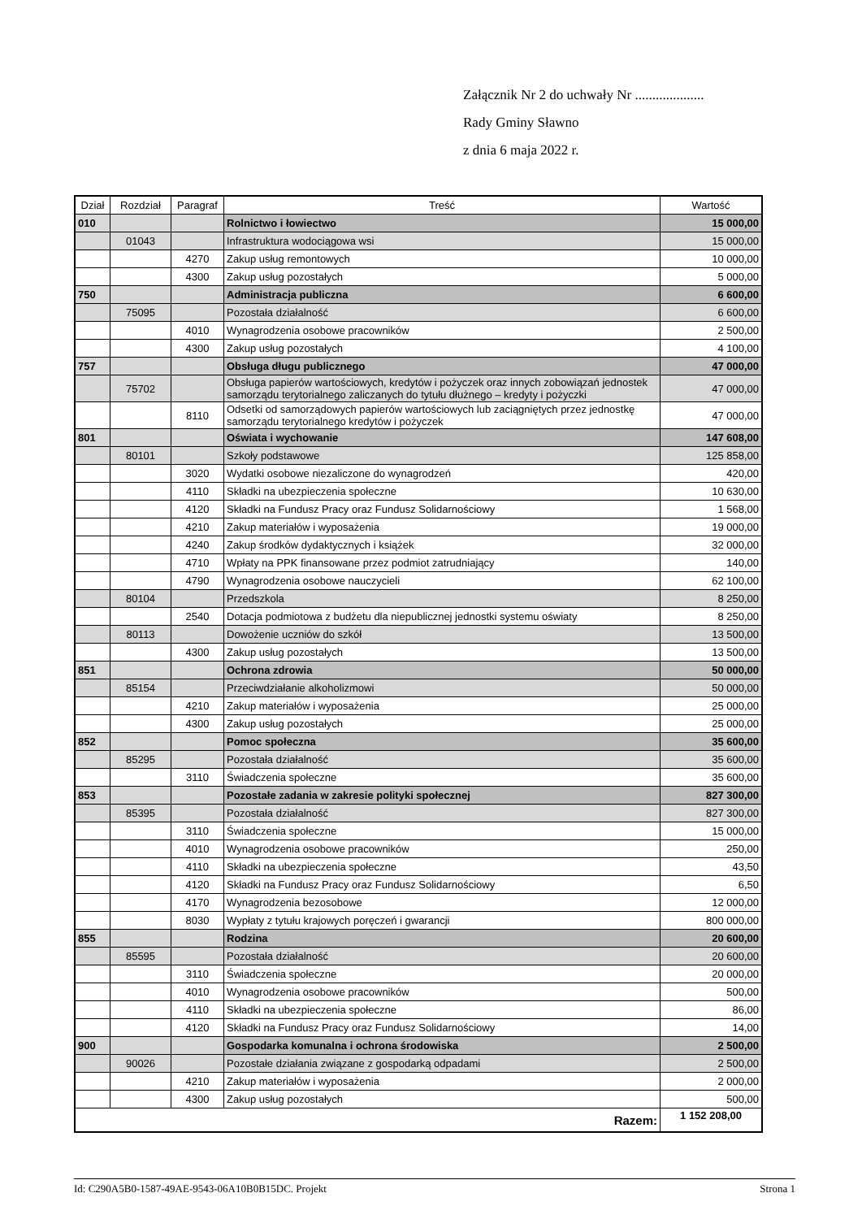Załącznik Nr 2 do uchwały Nr ....................
Rady Gminy Sławno
z dnia 6 maja 2022 r.
| Dział | Rozdział | Paragraf | Treść | Wartość |
| --- | --- | --- | --- | --- |
| 010 | | | Rolnictwo i łowiectwo | 15 000,00 |
| | 01043 | | Infrastruktura wodociągowa wsi | 15 000,00 |
| | | 4270 | Zakup usług remontowych | 10 000,00 |
| | | 4300 | Zakup usług pozostałych | 5 000,00 |
| 750 | | | Administracja publiczna | 6 600,00 |
| | 75095 | | Pozostała działalność | 6 600,00 |
| | | 4010 | Wynagrodzenia osobowe pracowników | 2 500,00 |
| | | 4300 | Zakup usług pozostałych | 4 100,00 |
| 757 | | | Obsługa długu publicznego | 47 000,00 |
| | 75702 | | Obsługa papierów wartościowych, kredytów i pożyczek oraz innych zobowiązań jednostek samorządu terytorialnego zaliczanych do tytułu dłużnego – kredyty i pożyczki | 47 000,00 |
| | | 8110 | Odsetki od samorządowych papierów wartościowych lub zaciągniętych przez jednostkę samorządu terytorialnego kredytów i pożyczek | 47 000,00 |
| 801 | | | Oświata i wychowanie | 147 608,00 |
| | 80101 | | Szkoły podstawowe | 125 858,00 |
| | | 3020 | Wydatki osobowe niezaliczone do wynagrodzeń | 420,00 |
| | | 4110 | Składki na ubezpieczenia społeczne | 10 630,00 |
| | | 4120 | Składki na Fundusz Pracy oraz Fundusz Solidarnościowy | 1 568,00 |
| | | 4210 | Zakup materiałów i wyposażenia | 19 000,00 |
| | | 4240 | Zakup środków dydaktycznych i książek | 32 000,00 |
| | | 4710 | Wpłaty na PPK finansowane przez podmiot zatrudniający | 140,00 |
| | | 4790 | Wynagrodzenia osobowe nauczycieli | 62 100,00 |
| | 80104 | | Przedszkola | 8 250,00 |
| | | 2540 | Dotacja podmiotowa z budżetu dla niepublicznej jednostki systemu oświaty | 8 250,00 |
| | 80113 | | Dowożenie uczniów do szkół | 13 500,00 |
| | | 4300 | Zakup usług pozostałych | 13 500,00 |
| 851 | | | Ochrona zdrowia | 50 000,00 |
| | 85154 | | Przeciwdziałanie alkoholizmowi | 50 000,00 |
| | | 4210 | Zakup materiałów i wyposażenia | 25 000,00 |
| | | 4300 | Zakup usług pozostałych | 25 000,00 |
| 852 | | | Pomoc społeczna | 35 600,00 |
| | 85295 | | Pozostała działalność | 35 600,00 |
| | | 3110 | Świadczenia społeczne | 35 600,00 |
| 853 | | | Pozostałe zadania w zakresie polityki społecznej | 827 300,00 |
| | 85395 | | Pozostała działalność | 827 300,00 |
| | | 3110 | Świadczenia społeczne | 15 000,00 |
| | | 4010 | Wynagrodzenia osobowe pracowników | 250,00 |
| | | 4110 | Składki na ubezpieczenia społeczne | 43,50 |
| | | 4120 | Składki na Fundusz Pracy oraz Fundusz Solidarnościowy | 6,50 |
| | | 4170 | Wynagrodzenia bezosobowe | 12 000,00 |
| | | 8030 | Wypłaty z tytułu krajowych poręczeń i gwarancji | 800 000,00 |
| 855 | | | Rodzina | 20 600,00 |
| | 85595 | | Pozostała działalność | 20 600,00 |
| | | 3110 | Świadczenia społeczne | 20 000,00 |
| | | 4010 | Wynagrodzenia osobowe pracowników | 500,00 |
| | | 4110 | Składki na ubezpieczenia społeczne | 86,00 |
| | | 4120 | Składki na Fundusz Pracy oraz Fundusz Solidarnościowy | 14,00 |
| 900 | | | Gospodarka komunalna i ochrona środowiska | 2 500,00 |
| | 90026 | | Pozostałe działania związane z gospodarką odpadami | 2 500,00 |
| | | 4210 | Zakup materiałów i wyposażenia | 2 000,00 |
| | | 4300 | Zakup usług pozostałych | 500,00 |
| Razem: | | | | 1 152 208,00 |
Id: C290A5B0-1587-49AE-9543-06A10B0B15DC. Projekt Strona 1